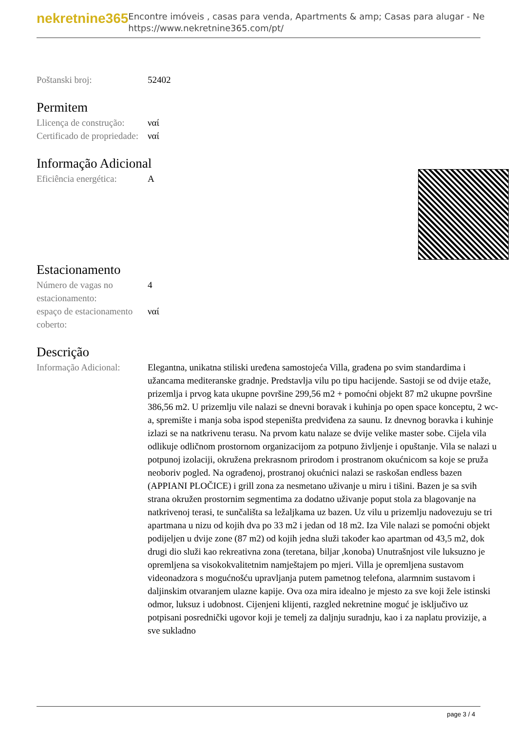nekretnine365
Encontre imóveis , casas para venda, Apartments & amp; Casas para alugar - Ne
https://www.nekretnine365.com/pt/
| Poštanski broj: | 52402 |
Permitem
| Llicença de construção: | ναί |
| Certificado de propriedade: | ναί |
Informação Adicional
| Eficiência energética: | A |
Estacionamento
| Número de vagas no estacionamento: | 4 |
| espaço de estacionamento coberto: | ναί |
Descrição
| Informação Adicional: | Elegantna, unikatna stiliski uređena samostojeća Villa, građena po svim standardima i užancama mediteranske gradnje. Predstavlja vilu po tipu hacijende. Sastoji se od dvije etaže, prizemlja i prvog kata ukupne površine 299,56 m2 + pomoćni objekt 87 m2 ukupne površine 386,56 m2. U prizemlju vile nalazi se dnevni boravak i kuhinja po open space konceptu, 2 wc-a, spremište i manja soba ispod stepeništa predviđena za saunu. Iz dnevnog boravka i kuhinje izlazi se na natkrivenu terasu. Na prvom katu nalaze se dvije velike master sobe. Cijela vila odlikuje odličnom prostornom organizacijom za potpuno življenje i opuštanje. Vila se nalazi u potpunoj izolaciji, okružena prekrasnom prirodom i prostranom okućnicom sa koje se pruža neoboriv pogled. Na ograđenoj, prostranoj okućnici nalazi se raskošan endless bazen (APPIANI PLOČICE) i grill zona za nesmetano uživanje u miru i tišini. Bazen je sa svih strana okružen prostornim segmentima za dodatno uživanje poput stola za blagovanje na natkrivenoj terasi, te sunčališta sa ležaljkama uz bazen. Uz vilu u prizemlju nadovezuju se tri apartmana u nizu od kojih dva po 33 m2 i jedan od 18 m2. Iza Vile nalazi se pomoćni objekt podijeljen u dvije zone (87 m2) od kojih jedna služi također kao apartman od 43,5 m2, dok drugi dio služi kao rekreativna zona (teretana, biljar ,konoba) Unutrašnjost vile luksuzno je opremljena sa visokokvalitetnim namještajem po mjeri. Villa je opremljena sustavom videonadzora s mogućnošću upravljanja putem pametnog telefona, alarmnim sustavom i daljinskim otvaranjem ulazne kapije. Ova oza mira idealno je mjesto za sve koji žele istinski odmor, luksuz i udobnost. Cijenjeni klijenti, razgled nekretnine moguć je isključivo uz potpisani posrednički ugovor koji je temelj za daljnju suradnju, kao i za naplatu provizije, a sve sukladno |
page 3 / 4